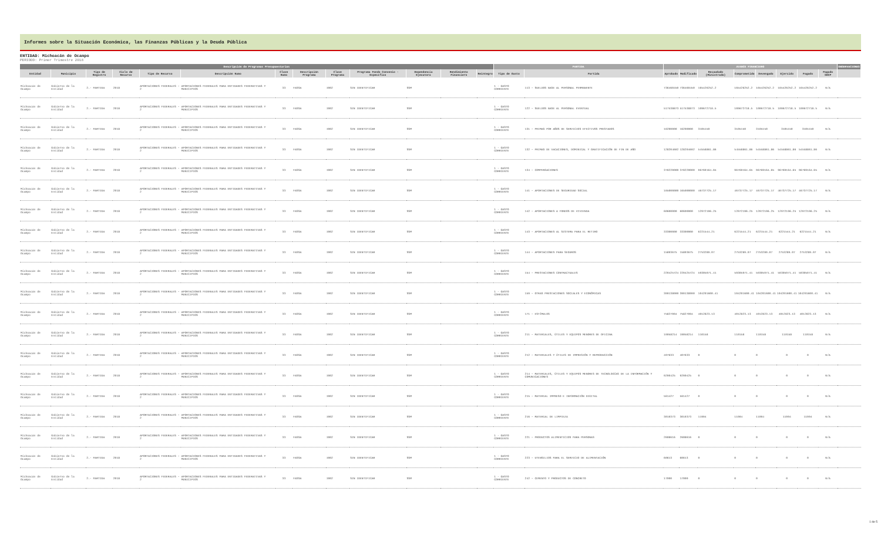Informes sobre la Situación Económica, las Finanzas Públicas y la Deuda Pública
ENTIDAD: Michoacán de Ocampo
PERIODO: Primer Trimestre 2018
| Descripción de Programas Presupuestarios | | | | | | | | | | | | | PARTIDA | | AVANCE FINANCIERO | | | | | | | | OBSERVACIONES |
| --- | --- | --- | --- | --- | --- | --- | --- | --- | --- | --- | --- | --- | --- | --- | --- | --- | --- | --- | --- | --- | --- | --- | --- |
| Entidad | Municipio | Tipo de Registro | Ciclo de Recurso | Tipo de Recurso | Descripción Ramo | Clave Ramo | Descripción Programa | Clave Programa | Programa Fondo Convenio - Específico | Dependencia Ejecutora | Rendimiento Financiero | Reintegro | Tipo de Gasto | Partida | Aprobado | Modificado | Recaudado (Ministrado) | Comprometido | Devengado | Ejercido | Pagado | Pagado SHCP | |
| Michoacán de Ocampo | Gobierno de la Entidad | 2.- PARTIDA | 2018 | APORTACIONES FEDERALES - 2 | APORTACIONES FEDERALES PARA ENTIDADES FEDERATIVAS Y MUNICIPIOS | 33 | FASSA | I002 | SIN IDENTIFICAR | SSM | | | 1 - GASTO CORRIENTE | 113 - SUELDOS BASE AL PERSONAL PERMANENTE | 736460450 | 736460450 | 165426252.2 | 165426252.2 | 165426252.2 | 165426252.2 | 165426252.2 | N/A | |
| Michoacán de Ocampo | Gobierno de la Entidad | 2.- PARTIDA | 2018 | APORTACIONES FEDERALES - 2 | APORTACIONES FEDERALES PARA ENTIDADES FEDERATIVAS Y MUNICIPIOS | 33 | FASSA | I002 | SIN IDENTIFICAR | SSM | | | 1 - GASTO CORRIENTE | 122 - SUELDOS BASE AL PERSONAL EVENTUAL | 517538873 | 517538873 | 109672718.5 | 109672718.5 | 109672718.5 | 109672718.5 | 109672718.5 | N/A | |
| Michoacán de Ocampo | Gobierno de la Entidad | 2.- PARTIDA | 2018 | APORTACIONES FEDERALES - 2 | APORTACIONES FEDERALES PARA ENTIDADES FEDERATIVAS Y MUNICIPIOS | 33 | FASSA | I002 | SIN IDENTIFICAR | SSM | | | 1 - GASTO CORRIENTE | 131 - PRIMAS POR AÑOS DE SERVICIOS EFECTIVOS PRESTADOS | 16200000 | 16200000 | 3105150 | 3105150 | 3105150 | 3105150 | 3105150 | N/A | |
| Michoacán de Ocampo | Gobierno de la Entidad | 2.- PARTIDA | 2018 | APORTACIONES FEDERALES - 2 | APORTACIONES FEDERALES PARA ENTIDADES FEDERATIVAS Y MUNICIPIOS | 33 | FASSA | I002 | SIN IDENTIFICAR | SSM | | | 1 - GASTO CORRIENTE | 132 - PRIMAS DE VACACIONES, DOMINICAL Y GRATIFICACIÓN DE FIN DE AÑO | 128204692 | 128204692 | 54558861.86 | 54558861.86 | 54558861.86 | 54558861.86 | 54558861.86 | N/A | |
| Michoacán de Ocampo | Gobierno de la Entidad | 2.- PARTIDA | 2018 | APORTACIONES FEDERALES - 2 | APORTACIONES FEDERALES PARA ENTIDADES FEDERATIVAS Y MUNICIPIOS | 33 | FASSA | I002 | SIN IDENTIFICAR | SSM | | | 1 - GASTO CORRIENTE | 134 - COMPENSACIONES | 378220000 | 378220000 | 96769164.65 | 96769164.65 | 96769164.65 | 96769164.65 | 96769164.65 | N/A | |
| Michoacán de Ocampo | Gobierno de la Entidad | 2.- PARTIDA | 2018 | APORTACIONES FEDERALES - 2 | APORTACIONES FEDERALES PARA ENTIDADES FEDERATIVAS Y MUNICIPIOS | 33 | FASSA | I002 | SIN IDENTIFICAR | SSM | | | 1 - GASTO CORRIENTE | 141 - APORTACIONES DE SEGURIDAD SOCIAL | 165000000 | 165000000 | 46737725.17 | 46737725.17 | 46737725.17 | 46737725.17 | 46737725.17 | N/A | |
| Michoacán de Ocampo | Gobierno de la Entidad | 2.- PARTIDA | 2018 | APORTACIONES FEDERALES - 2 | APORTACIONES FEDERALES PARA ENTIDADES FEDERATIVAS Y MUNICIPIOS | 33 | FASSA | I002 | SIN IDENTIFICAR | SSM | | | 1 - GASTO CORRIENTE | 142 - APORTACIONES A FONDOS DE VIVIENDA | 60600000 | 60600000 | 12972196.25 | 12972196.25 | 12972196.25 | 12972196.25 | 12972196.25 | N/A | |
| Michoacán de Ocampo | Gobierno de la Entidad | 2.- PARTIDA | 2018 | APORTACIONES FEDERALES - 2 | APORTACIONES FEDERALES PARA ENTIDADES FEDERATIVAS Y MUNICIPIOS | 33 | FASSA | I002 | SIN IDENTIFICAR | SSM | | | 1 - GASTO CORRIENTE | 143 - APORTACIONES AL SISTEMA PARA EL RETIRO | 33300000 | 33300000 | 6221544.21 | 6221544.21 | 6221544.21 | 6221544.21 | 6221544.21 | N/A | |
| Michoacán de Ocampo | Gobierno de la Entidad | 2.- PARTIDA | 2018 | APORTACIONES FEDERALES - 2 | APORTACIONES FEDERALES PARA ENTIDADES FEDERATIVAS Y MUNICIPIOS | 33 | FASSA | I002 | SIN IDENTIFICAR | SSM | | | 1 - GASTO CORRIENTE | 144 - APORTACIONES PARA SEGUROS | 15893675 | 15893675 | 2753289.07 | 2753289.07 | 2753289.07 | 2753289.07 | 2753289.07 | N/A | |
| Michoacán de Ocampo | Gobierno de la Entidad | 2.- PARTIDA | 2018 | APORTACIONES FEDERALES - 2 | APORTACIONES FEDERALES PARA ENTIDADES FEDERATIVAS Y MUNICIPIOS | 33 | FASSA | I002 | SIN IDENTIFICAR | SSM | | | 1 - GASTO CORRIENTE | 154 - PRESTACIONES CONTRACTUALES | 229425724 | 229425724 | 59305971.41 | 59305971.41 | 59305971.41 | 59305971.41 | 59305971.41 | N/A | |
| Michoacán de Ocampo | Gobierno de la Entidad | 2.- PARTIDA | 2018 | APORTACIONES FEDERALES - 2 | APORTACIONES FEDERALES PARA ENTIDADES FEDERATIVAS Y MUNICIPIOS | 33 | FASSA | I002 | SIN IDENTIFICAR | SSM | | | 1 - GASTO CORRIENTE | 159 - OTRAS PRESTACIONES SOCIALES Y ECONÓMICAS | 399138990 | 399138990 | 104201600.41 | 104201600.41 | 104201600.41 | 104201600.41 | 104201600.41 | N/A | |
| Michoacán de Ocampo | Gobierno de la Entidad | 2.- PARTIDA | 2018 | APORTACIONES FEDERALES - 2 | APORTACIONES FEDERALES PARA ENTIDADES FEDERATIVAS Y MUNICIPIOS | 33 | FASSA | I002 | SIN IDENTIFICAR | SSM | | | 1 - GASTO CORRIENTE | 171 - ESTÍMULOS | 75827094 | 75827094 | 4012823.13 | 4012823.13 | 4012823.13 | 4012823.13 | 4012823.13 | N/A | |
| Michoacán de Ocampo | Gobierno de la Entidad | 2.- PARTIDA | 2018 | APORTACIONES FEDERALES - 2 | APORTACIONES FEDERALES PARA ENTIDADES FEDERATIVAS Y MUNICIPIOS | 33 | FASSA | I002 | SIN IDENTIFICAR | SSM | | | 1 - GASTO CORRIENTE | 211 - MATERIALES, ÚTILES Y EQUIPOS MENORES DE OFICINA | 19058214 | 19058214 | 110158 | 110158 | 110158 | 110158 | 110158 | N/A | |
| Michoacán de Ocampo | Gobierno de la Entidad | 2.- PARTIDA | 2018 | APORTACIONES FEDERALES - 2 | APORTACIONES FEDERALES PARA ENTIDADES FEDERATIVAS Y MUNICIPIOS | 33 | FASSA | I002 | SIN IDENTIFICAR | SSM | | | 1 - GASTO CORRIENTE | 212 - MATERIALES Y ÚTILES DE IMPRESIÓN Y REPRODUCCIÓN | 407633 | 407633 | 0 | 0 | 0 | 0 | 0 | N/A | |
| Michoacán de Ocampo | Gobierno de la Entidad | 2.- PARTIDA | 2018 | APORTACIONES FEDERALES - 2 | APORTACIONES FEDERALES PARA ENTIDADES FEDERATIVAS Y MUNICIPIOS | 33 | FASSA | I002 | SIN IDENTIFICAR | SSM | | | 1 - GASTO CORRIENTE | 214 - MATERIALES, ÚTILES Y EQUIPOS MENORES DE TECNOLOGÍAS DE LA INFORMACIÓN Y COMUNICACIONES | 9290425 | 9290425 | 0 | 0 | 0 | 0 | 0 | N/A | |
| Michoacán de Ocampo | Gobierno de la Entidad | 2.- PARTIDA | 2018 | APORTACIONES FEDERALES - 2 | APORTACIONES FEDERALES PARA ENTIDADES FEDERATIVAS Y MUNICIPIOS | 33 | FASSA | I002 | SIN IDENTIFICAR | SSM | | | 1 - GASTO CORRIENTE | 215 - MATERIAL IMPRESO E INFORMACIÓN DIGITAL | 561427 | 561427 | 0 | 0 | 0 | 0 | 0 | N/A | |
| Michoacán de Ocampo | Gobierno de la Entidad | 2.- PARTIDA | 2018 | APORTACIONES FEDERALES - 2 | APORTACIONES FEDERALES PARA ENTIDADES FEDERATIVAS Y MUNICIPIOS | 33 | FASSA | I002 | SIN IDENTIFICAR | SSM | | | 1 - GASTO CORRIENTE | 216 - MATERIAL DE LIMPIEZA | 3019373 | 3019373 | 11994 | 11994 | 11994 | 11994 | 11994 | N/A | |
| Michoacán de Ocampo | Gobierno de la Entidad | 2.- PARTIDA | 2018 | APORTACIONES FEDERALES - 2 | APORTACIONES FEDERALES PARA ENTIDADES FEDERATIVAS Y MUNICIPIOS | 33 | FASSA | I002 | SIN IDENTIFICAR | SSM | | | 1 - GASTO CORRIENTE | 221 - PRODUCTOS ALIMENTICIOS PARA PERSONAS | 2608616 | 2608616 | 0 | 0 | 0 | 0 | 0 | N/A | |
| Michoacán de Ocampo | Gobierno de la Entidad | 2.- PARTIDA | 2018 | APORTACIONES FEDERALES - 2 | APORTACIONES FEDERALES PARA ENTIDADES FEDERATIVAS Y MUNICIPIOS | 33 | FASSA | I002 | SIN IDENTIFICAR | SSM | | | 1 - GASTO CORRIENTE | 223 - UTENSILIOS PARA EL SERVICIO DE ALIMENTACIÓN | 60613 | 60613 | 0 | 0 | 0 | 0 | 0 | N/A | |
| Michoacán de Ocampo | Gobierno de la Entidad | 2.- PARTIDA | 2018 | APORTACIONES FEDERALES - 2 | APORTACIONES FEDERALES PARA ENTIDADES FEDERATIVAS Y MUNICIPIOS | 33 | FASSA | I002 | SIN IDENTIFICAR | SSM | | | 1 - GASTO CORRIENTE | 242 - CEMENTO Y PRODUCTOS DE CONCRETO | 17000 | 17000 | 0 | 0 | 0 | 0 | 0 | N/A | |
1 de 5